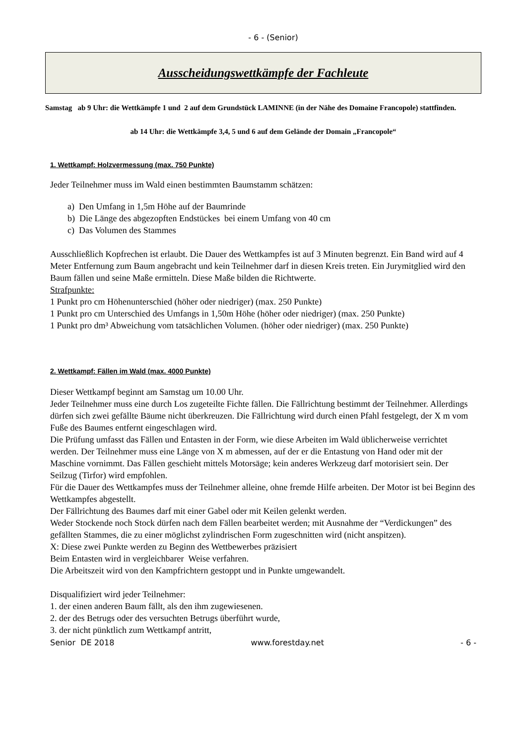- 6 - (Senior)
Ausscheidungswettkämpfe der Fachleute
Samstag ab 9 Uhr: die Wettkämpfe 1 und 2 auf dem Grundstück LAMINNE (in der Nähe des Domaine Francopole) stattfinden.
ab 14 Uhr: die Wettkämpfe 3,4, 5 und 6 auf dem Gelände der Domain „Francopole“
1. Wettkampf: Holzvermessung (max. 750 Punkte)
Jeder Teilnehmer muss im Wald einen bestimmten Baumstamm schätzen:
a) Den Umfang in 1,5m Höhe auf der Baumrinde
b) Die Länge des abgezopften Endstückes bei einem Umfang von 40 cm
c) Das Volumen des Stammes
Ausschließlich Kopfrechen ist erlaubt. Die Dauer des Wettkampfes ist auf 3 Minuten begrenzt. Ein Band wird auf 4 Meter Entfernung zum Baum angebracht und kein Teilnehmer darf in diesen Kreis treten. Ein Jurymitglied wird den Baum fällen und seine Maße ermitteln. Diese Maße bilden die Richtwerte.
Strafpunkte:
1 Punkt pro cm Höhenunterschied (höher oder niedriger) (max. 250 Punkte)
1 Punkt pro cm Unterschied des Umfangs in 1,50m Höhe (höher oder niedriger) (max. 250 Punkte)
1 Punkt pro dm³ Abweichung vom tatsächlichen Volumen. (höher oder niedriger) (max. 250 Punkte)
2. Wettkampf: Fällen im Wald (max. 4000 Punkte)
Dieser Wettkampf beginnt am Samstag um 10.00 Uhr.
Jeder Teilnehmer muss eine durch Los zugeteilte Fichte fällen. Die Fällrichtung bestimmt der Teilnehmer. Allerdings dürfen sich zwei gefällte Bäume nicht überkreuzen. Die Fällrichtung wird durch einen Pfahl festgelegt, der X m vom Fuße des Baumes entfernt eingeschlagen wird.
Die Prüfung umfasst das Fällen und Entasten in der Form, wie diese Arbeiten im Wald üblicherweise verrichtet werden. Der Teilnehmer muss eine Länge von X m abmessen, auf der er die Entastung von Hand oder mit der Maschine vornimmt. Das Fällen geschieht mittels Motorsäge; kein anderes Werkzeug darf motorisiert sein. Der Seilzug (Tirfor) wird empfohlen.
Für die Dauer des Wettkampfes muss der Teilnehmer alleine, ohne fremde Hilfe arbeiten. Der Motor ist bei Beginn des Wettkampfes abgestellt.
Der Fällrichtung des Baumes darf mit einer Gabel oder mit Keilen gelenkt werden.
Weder Stockende noch Stock dürfen nach dem Fällen bearbeitet werden; mit Ausnahme der “Verdickungen” des gefällten Stammes, die zu einer möglichst zylindrischen Form zugeschnitten wird (nicht anspitzen).
X: Diese zwei Punkte werden zu Beginn des Wettbewerbes präzisiert
Beim Entasten wird in vergleichbarer Weise verfahren.
Die Arbeitszeit wird von den Kampfrichtern gestoppt und in Punkte umgewandelt.
Disqualifiziert wird jeder Teilnehmer:
1. der einen anderen Baum fällt, als den ihm zugewiesenen.
2. der des Betrugs oder des versuchten Betrugs überführt wurde,
3. der nicht pünktlich zum Wettkampf antritt,
Senior DE 2018 www.forestday.net - 6 -